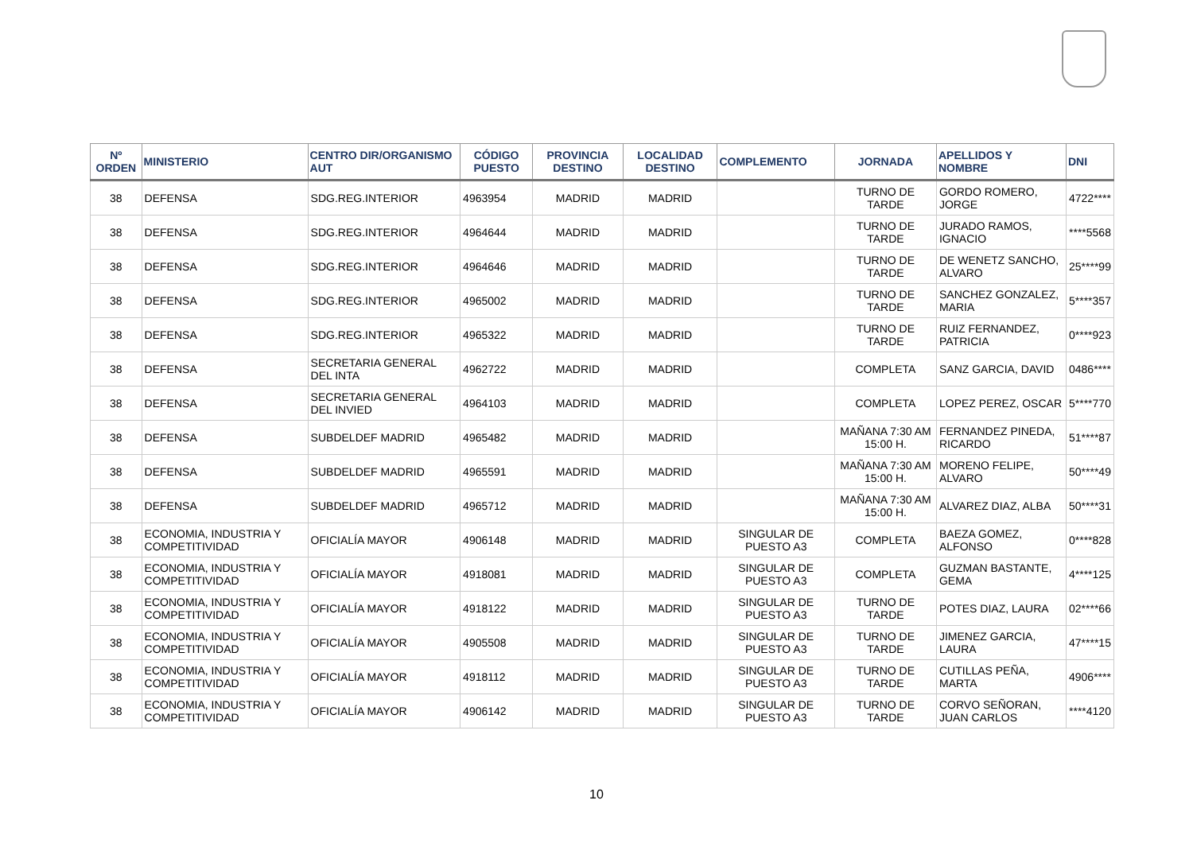| Nº ORDEN | MINISTERIO | CENTRO DIR/ORGANISMO AUT | CÓDIGO PUESTO | PROVINCIA DESTINO | LOCALIDAD DESTINO | COMPLEMENTO | JORNADA | APELLIDOS Y NOMBRE | DNI |
| --- | --- | --- | --- | --- | --- | --- | --- | --- | --- |
| 38 | DEFENSA | SDG.REG.INTERIOR | 4963954 | MADRID | MADRID | | TURNO DE TARDE | GORDO ROMERO, JORGE | 4722**** |
| 38 | DEFENSA | SDG.REG.INTERIOR | 4964644 | MADRID | MADRID | | TURNO DE TARDE | JURADO RAMOS, IGNACIO | ****5568 |
| 38 | DEFENSA | SDG.REG.INTERIOR | 4964646 | MADRID | MADRID | | TURNO DE TARDE | DE WENETZ SANCHO, ALVARO | 25****99 |
| 38 | DEFENSA | SDG.REG.INTERIOR | 4965002 | MADRID | MADRID | | TURNO DE TARDE | SANCHEZ GONZALEZ, MARIA | 5****357 |
| 38 | DEFENSA | SDG.REG.INTERIOR | 4965322 | MADRID | MADRID | | TURNO DE TARDE | RUIZ FERNANDEZ, PATRICIA | 0****923 |
| 38 | DEFENSA | SECRETARIA GENERAL DEL INTA | 4962722 | MADRID | MADRID | | COMPLETA | SANZ GARCIA, DAVID | 0486**** |
| 38 | DEFENSA | SECRETARIA GENERAL DEL INVIED | 4964103 | MADRID | MADRID | | COMPLETA | LOPEZ PEREZ, OSCAR | 5****770 |
| 38 | DEFENSA | SUBDELDEF MADRID | 4965482 | MADRID | MADRID | | MAÑANA 7:30 AM 15:00 H. | FERNANDEZ PINEDA, RICARDO | 51****87 |
| 38 | DEFENSA | SUBDELDEF MADRID | 4965591 | MADRID | MADRID | | MAÑANA 7:30 AM 15:00 H. | MORENO FELIPE, ALVARO | 50****49 |
| 38 | DEFENSA | SUBDELDEF MADRID | 4965712 | MADRID | MADRID | | MAÑANA 7:30 AM 15:00 H. | ALVAREZ DIAZ, ALBA | 50****31 |
| 38 | ECONOMIA, INDUSTRIA Y COMPETITIVIDAD | OFICIALÍA MAYOR | 4906148 | MADRID | MADRID | SINGULAR DE PUESTO A3 | COMPLETA | BAEZA GOMEZ, ALFONSO | 0****828 |
| 38 | ECONOMIA, INDUSTRIA Y COMPETITIVIDAD | OFICIALÍA MAYOR | 4918081 | MADRID | MADRID | SINGULAR DE PUESTO A3 | COMPLETA | GUZMAN BASTANTE, GEMA | 4****125 |
| 38 | ECONOMIA, INDUSTRIA Y COMPETITIVIDAD | OFICIALÍA MAYOR | 4918122 | MADRID | MADRID | SINGULAR DE PUESTO A3 | TURNO DE TARDE | POTES DIAZ, LAURA | 02****66 |
| 38 | ECONOMIA, INDUSTRIA Y COMPETITIVIDAD | OFICIALÍA MAYOR | 4905508 | MADRID | MADRID | SINGULAR DE PUESTO A3 | TURNO DE TARDE | JIMENEZ GARCIA, LAURA | 47****15 |
| 38 | ECONOMIA, INDUSTRIA Y COMPETITIVIDAD | OFICIALÍA MAYOR | 4918112 | MADRID | MADRID | SINGULAR DE PUESTO A3 | TURNO DE TARDE | CUTILLAS PEÑA, MARTA | 4906**** |
| 38 | ECONOMIA, INDUSTRIA Y COMPETITIVIDAD | OFICIALÍA MAYOR | 4906142 | MADRID | MADRID | SINGULAR DE PUESTO A3 | TURNO DE TARDE | CORVO SEÑORAN, JUAN CARLOS | ****4120 |
10